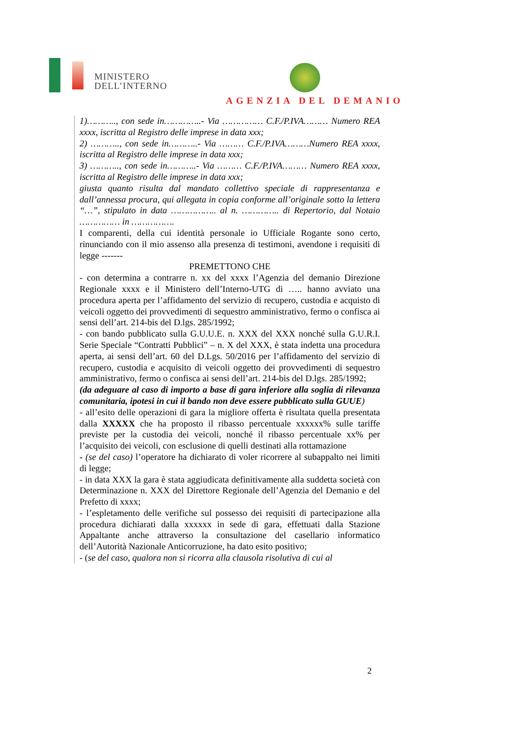MINISTERO
DELL’INTERNO
AGENZIA DEL DEMANIO
1)……….., con sede in…………..- Via …………… C.F./P.IVA……… Numero REA xxxx, iscritta al Registro delle imprese in data xxx;
2) ……….., con sede in………..- Via ……… C.F./P.IVA………Numero REA xxxx, iscritta al Registro delle imprese in data xxx;
3) ……….., con sede in………..- Via ……… C.F./P.IVA……… Numero REA xxxx, iscritta al Registro delle imprese in data xxx;
giusta quanto risulta dal mandato collettivo speciale di rappresentanza e dall’annessa procura, qui allegata in copia conforme all’originale sotto la lettera “…”, stipulato in data …………….. al n. ………….. di Repertorio, dal Notaio …………… in …………….
I comparenti, della cui identità personale io Ufficiale Rogante sono certo, rinunciando con il mio assenso alla presenza di testimoni, avendone i requisiti di legge -------
PREMETTONO CHE
- con determina a contrarre n. xx del xxxx l’Agenzia del demanio Direzione Regionale xxxx e il Ministero dell’Interno-UTG di ….. hanno avviato una procedura aperta per l’affidamento del servizio di recupero, custodia e acquisto di veicoli oggetto dei provvedimenti di sequestro amministrativo, fermo o confisca ai sensi dell’art. 214-bis del D.lgs. 285/1992;
- con bando pubblicato sulla G.U.U.E. n. XXX del XXX nonché sulla G.U.R.I. Serie Speciale “Contratti Pubblici” – n. X del XXX, è stata indetta una procedura aperta, ai sensi dell’art. 60 del D.Lgs. 50/2016 per l’affidamento del servizio di recupero, custodia e acquisito di veicoli oggetto dei provvedimenti di sequestro amministrativo, fermo o confisca ai sensi dell’art. 214-bis del D.lgs. 285/1992;
(da adeguare al caso di importo a base di gara inferiore alla soglia di rilevanza comunitaria, ipotesi in cui il bando non deve essere pubblicato sulla GUUE)
- all’esito delle operazioni di gara la migliore offerta è risultata quella presentata dalla XXXXX che ha proposto il ribasso percentuale xxxxxx% sulle tariffe previste per la custodia dei veicoli, nonché il ribasso percentuale xx% per l’acquisito dei veicoli, con esclusione di quelli destinati alla rottamazione
- (se del caso) l’operatore ha dichiarato di voler ricorrere al subappalto nei limiti di legge;
- in data XXX la gara è stata aggiudicata definitivamente alla suddetta società con Determinazione n. XXX del Direttore Regionale dell’Agenzia del Demanio e del Prefetto di xxxx;
- l’espletamento delle verifiche sul possesso dei requisiti di partecipazione alla procedura dichiarati dalla xxxxxx in sede di gara, effettuati dalla Stazione Appaltante anche attraverso la consultazione del casellario informatico dell’Autorità Nazionale Anticorruzione, ha dato esito positivo;
- (se del caso, qualora non si ricorra alla clausola risolutiva di cui al
2